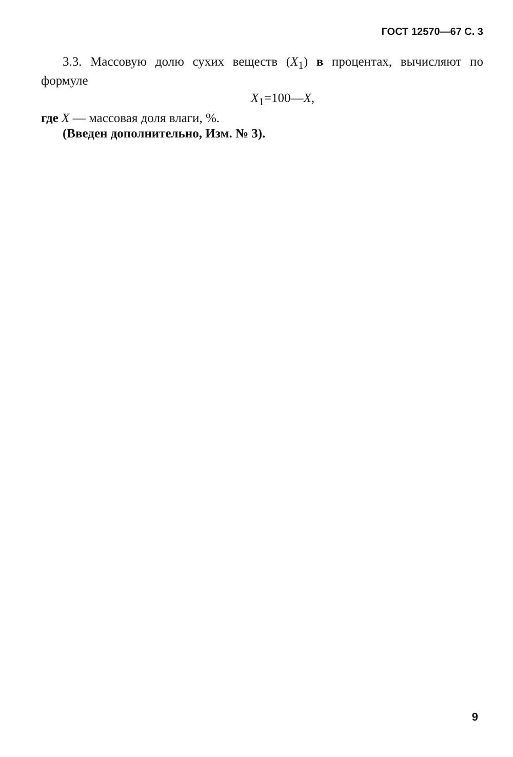ГОСТ 12570—67 С. 3
3.3. Массовую долю сухих веществ (X<sub>1</sub>) в процентах, вычисляют по формуле
X<sub>1</sub>=100—X,
где X — массовая доля влаги, %.
(Введен дополнительно, Изм. № 3).
9